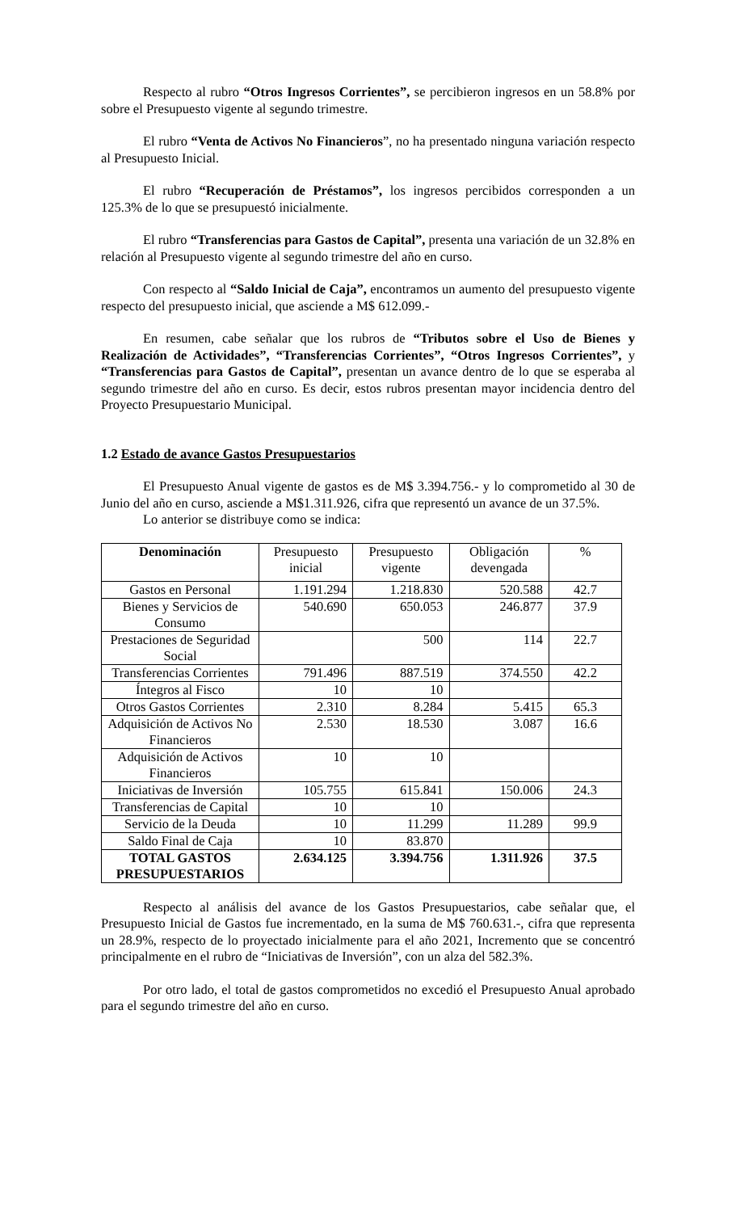Respecto al rubro “Otros Ingresos Corrientes”, se percibieron ingresos en un 58.8% por sobre el Presupuesto vigente al segundo trimestre.
El rubro “Venta de Activos No Financieros”, no ha presentado ninguna variación respecto al Presupuesto Inicial.
El rubro “Recuperación de Préstamos”, los ingresos percibidos corresponden a un 125.3% de lo que se presupuestó inicialmente.
El rubro “Transferencias para Gastos de Capital”, presenta una variación de un 32.8% en relación al Presupuesto vigente al segundo trimestre del año en curso.
Con respecto al “Saldo Inicial de Caja”, encontramos un aumento del presupuesto vigente respecto del presupuesto inicial, que asciende a M$ 612.099.-
En resumen, cabe señalar que los rubros de “Tributos sobre el Uso de Bienes y Realización de Actividades”, “Transferencias Corrientes”, “Otros Ingresos Corrientes”, y “Transferencias para Gastos de Capital”, presentan un avance dentro de lo que se esperaba al segundo trimestre del año en curso. Es decir, estos rubros presentan mayor incidencia dentro del Proyecto Presupuestario Municipal.
1.2 Estado de avance Gastos Presupuestarios
El Presupuesto Anual vigente de gastos es de M$ 3.394.756.- y lo comprometido al 30 de Junio del año en curso, asciende a M$1.311.926, cifra que representó un avance de un 37.5%.
Lo anterior se distribuye como se indica:
| Denominación | Presupuesto inicial | Presupuesto vigente | Obligación devengada | % |
| --- | --- | --- | --- | --- |
| Gastos en Personal | 1.191.294 | 1.218.830 | 520.588 | 42.7 |
| Bienes y Servicios de Consumo | 540.690 | 650.053 | 246.877 | 37.9 |
| Prestaciones de Seguridad Social | | 500 | 114 | 22.7 |
| Transferencias Corrientes | 791.496 | 887.519 | 374.550 | 42.2 |
| Íntegros al Fisco | 10 | 10 | | |
| Otros Gastos Corrientes | 2.310 | 8.284 | 5.415 | 65.3 |
| Adquisición de Activos No Financieros | 2.530 | 18.530 | 3.087 | 16.6 |
| Adquisición de Activos Financieros | 10 | 10 | | |
| Iniciativas de Inversión | 105.755 | 615.841 | 150.006 | 24.3 |
| Transferencias de Capital | 10 | 10 | | |
| Servicio de la Deuda | 10 | 11.299 | 11.289 | 99.9 |
| Saldo Final de Caja | 10 | 83.870 | | |
| TOTAL GASTOS PRESUPUESTARIOS | 2.634.125 | 3.394.756 | 1.311.926 | 37.5 |
Respecto al análisis del avance de los Gastos Presupuestarios, cabe señalar que, el Presupuesto Inicial de Gastos fue incrementado, en la suma de M$ 760.631.-, cifra que representa un 28.9%, respecto de lo proyectado inicialmente para el año 2021, Incremento que se concentró principalmente en el rubro de “Iniciativas de Inversión”, con un alza del 582.3%.
Por otro lado, el total de gastos comprometidos no excedió el Presupuesto Anual aprobado para el segundo trimestre del año en curso.